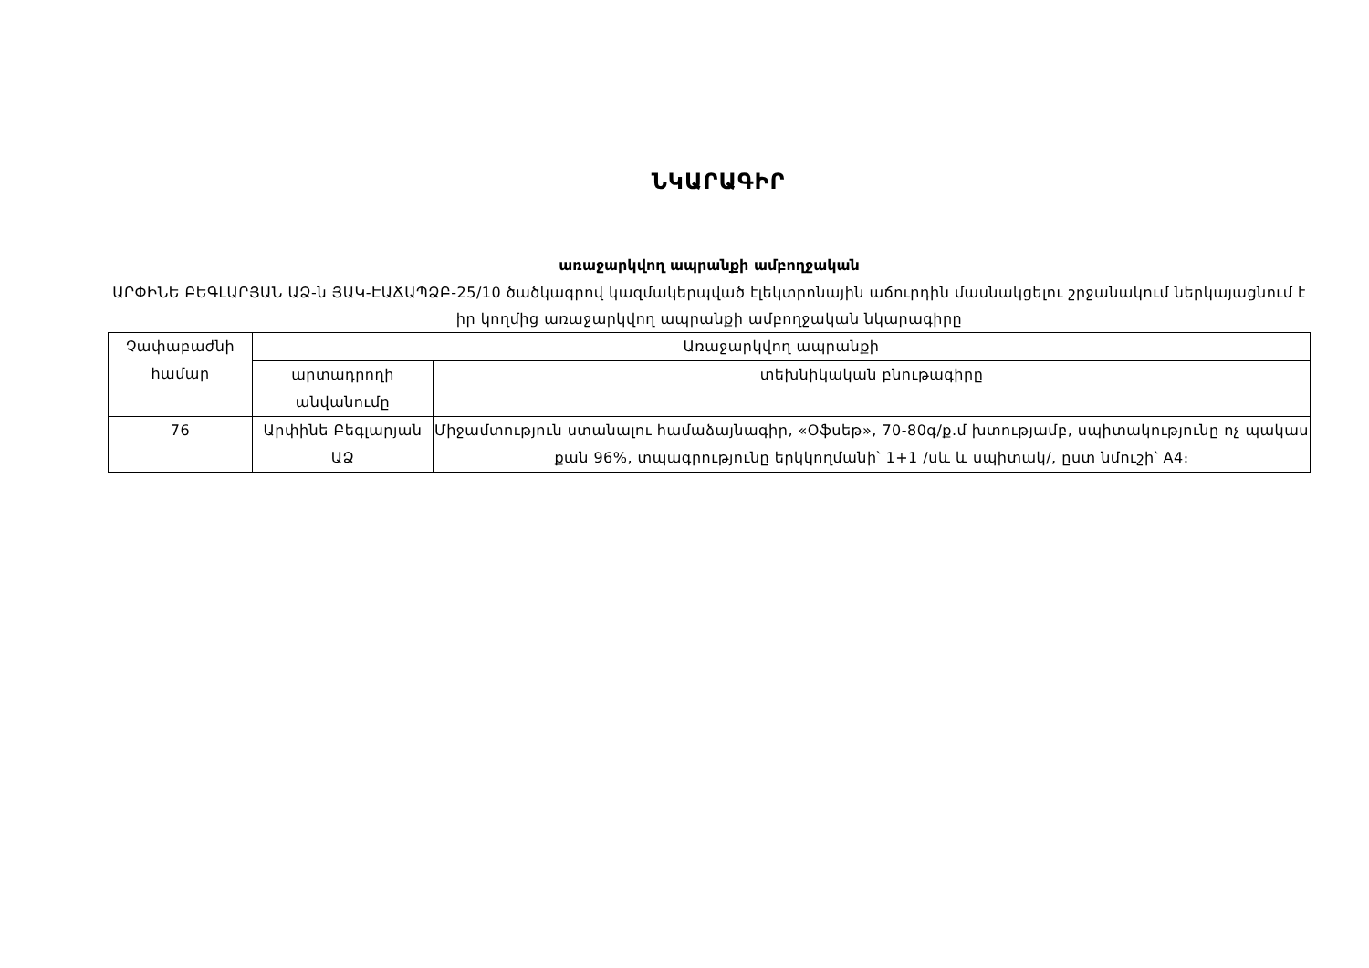ՆԿԱՐԱԳԻՐ
առաջարկվող ապրանքի ամբողջական
ԱՐՓԻՆԵ ԲԵԳԼԱՐՅԱՆ ԱՁ-ն ՅԱԿ-ԷԱՃԱՊՁԲ-25/10 ծածկագրով կազմակերպված էլեկտրոնային աճուրդին մասնակցելու շրջանակում ներկայացնում է իր կողմից առաջարկվող ապրանքի ամբողջական նկարագիրը
| Չափաբաժնի համար | Առաջարկվող ապրանքի | |
| --- | --- | --- |
| | արտադրողի անվանումը | տեխնիկական բնութագիրը |
| 76 | Արփինե Բեգլարյան ԱՁ | Միջամտություն ստանալու համաձայնագիր, «Օֆսեթ», 70-80գ/ք.մ խտությամբ, սպիտակությունը ոչ պակաս քան 96%, տպագրությունը երկկողմանի՝ 1+1 /սև և սպիտակ/, ըստ նմուշի՝ A4։ |